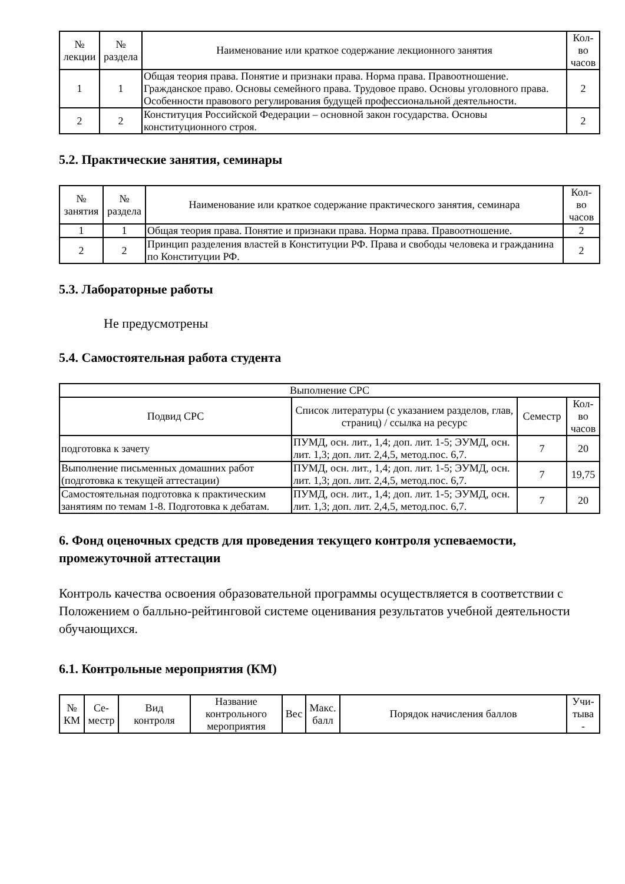| № лекции | № раздела | Наименование или краткое содержание лекционного занятия | Кол- во часов |
| --- | --- | --- | --- |
| 1 | 1 | Общая теория права. Понятие и признаки права. Норма права. Правоотношение. Гражданское право. Основы семейного права. Трудовое право. Основы уголовного права. Особенности правового регулирования будущей профессиональной деятельности. | 2 |
| 2 | 2 | Конституция Российской Федерации – основной закон государства. Основы конституционного строя. | 2 |
5.2. Практические занятия, семинары
| № занятия | № раздела | Наименование или краткое содержание практического занятия, семинара | Кол- во часов |
| --- | --- | --- | --- |
| 1 | 1 | Общая теория права. Понятие и признаки права. Норма права. Правоотношение. | 2 |
| 2 | 2 | Принцип разделения властей в Конституции РФ. Права и свободы человека и гражданина по Конституции РФ. | 2 |
5.3. Лабораторные работы
Не предусмотрены
5.4. Самостоятельная работа студента
| Выполнение СРС | | | |
| --- | --- | --- | --- |
| Подвид СРС | Список литературы (с указанием разделов, глав, страниц) / ссылка на ресурс | Семестр | Кол- во часов |
| подготовка к зачету | ПУМД, осн. лит., 1,4; доп. лит. 1-5; ЭУМД, осн. лит. 1,3; доп. лит. 2,4,5, метод.пос. 6,7. | 7 | 20 |
| Выполнение письменных домашних работ (подготовка к текущей аттестации) | ПУМД, осн. лит., 1,4; доп. лит. 1-5; ЭУМД, осн. лит. 1,3; доп. лит. 2,4,5, метод.пос. 6,7. | 7 | 19,75 |
| Самостоятельная подготовка к практическим занятиям по темам 1-8. Подготовка к дебатам. | ПУМД, осн. лит., 1,4; доп. лит. 1-5; ЭУМД, осн. лит. 1,3; доп. лит. 2,4,5, метод.пос. 6,7. | 7 | 20 |
6. Фонд оценочных средств для проведения текущего контроля успеваемости, промежуточной аттестации
Контроль качества освоения образовательной программы осуществляется в соответствии с Положением о балльно-рейтинговой системе оценивания результатов учебной деятельности обучающихся.
6.1. Контрольные мероприятия (КМ)
| № КМ | Се- местр | Вид контроля | Название контрольного мероприятия | Вес | Макс. балл | Порядок начисления баллов | Учи- тыва - |
| --- | --- | --- | --- | --- | --- | --- | --- |